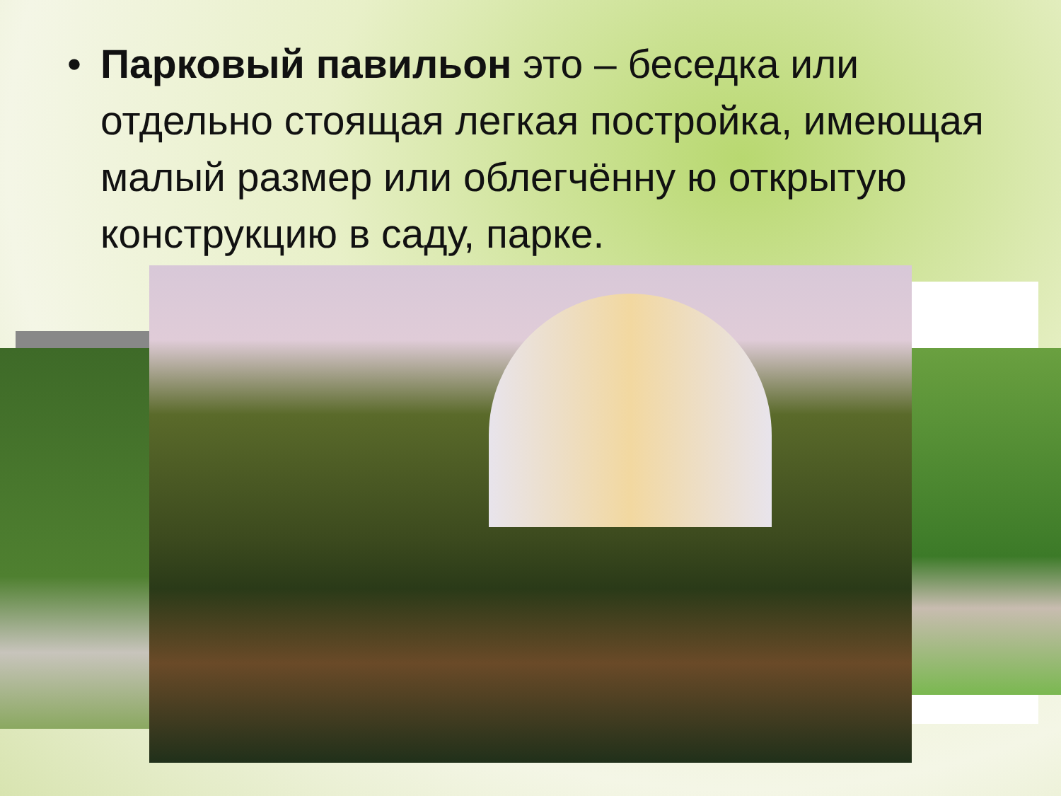• Парковый павильон это – беседка или отдельно стоящая легкая постройка, имеющая малый размер или облегчённу ю открытую конструкцию в саду, парке.